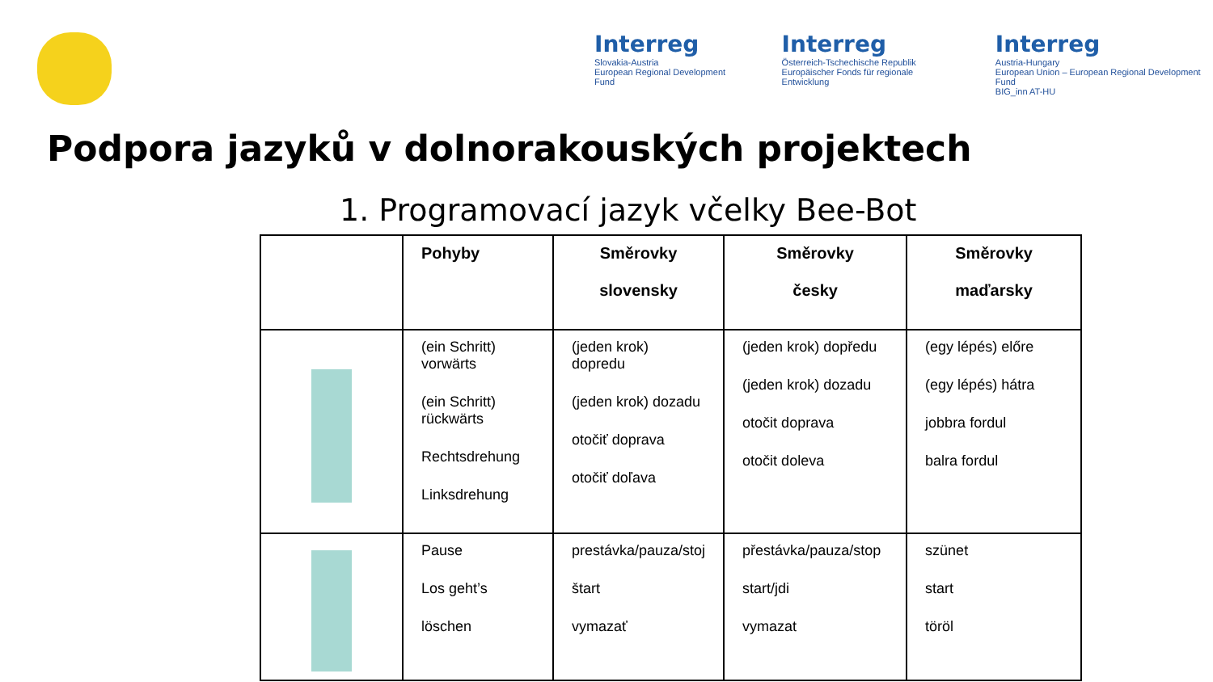Interreg
Slovakia-Austria
European Regional Development Fund
Interreg
Österreich-Tschechische Republik
Europäischer Fonds für regionale Entwicklung
Interreg
Austria-Hungary
European Union – European Regional Development Fund
BIG_inn AT-HU
Podpora jazyků v dolnorakouských projektech
1. Programovací jazyk včelky Bee-Bot
| | Pohyby | Směrovky slovensky | Směrovky česky | Směrovky maďarsky |
| --- | --- | --- | --- | --- |
| | (ein Schritt) vorwärts (ein Schritt) rückwärts Rechtsdrehung Linksdrehung | (jeden krok) dopredu (jeden krok) dozadu otočiť doprava otočiť doľava | (jeden krok) dopředu (jeden krok) dozadu otočit doprava otočit doleva | (egy lépés) előre (egy lépés) hátra jobbra fordul balra fordul |
| | Pause Los geht’s löschen | prestávka/pauza/stoj štart vymazať | přestávka/pauza/stop start/jdi vymazat | szünet start töröl |